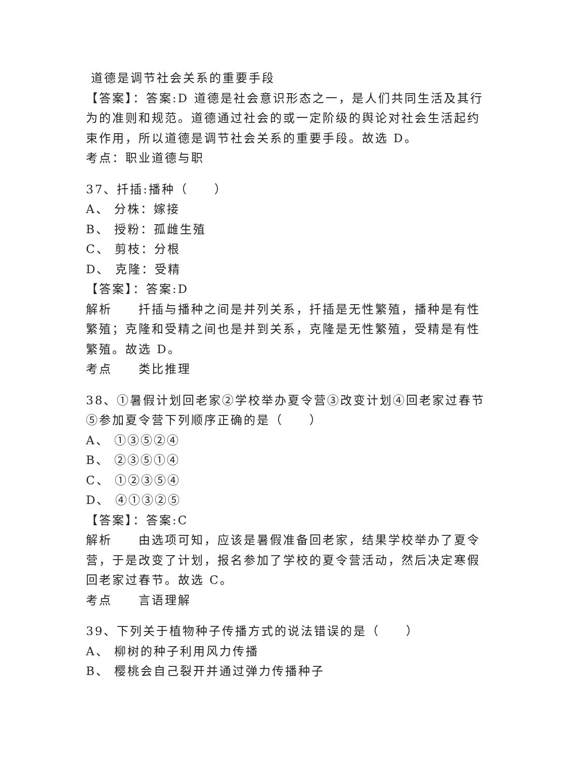道德是调节社会关系的重要手段
【答案】：答案:D 道德是社会意识形态之一，是人们共同生活及其行为的准则和规范。道德通过社会的或一定阶级的舆论对社会生活起约束作用，所以道德是调节社会关系的重要手段。故选 D。
考点：职业道德与职
37、扦插:播种（ ）
A、 分株：嫁接
B、 授粉：孤雌生殖
C、 剪枝：分根
D、 克隆：受精
【答案】：答案:D
解析 扦插与播种之间是并列关系，扦插是无性繁殖，播种是有性繁殖；克隆和受精之间也是并到关系，克隆是无性繁殖，受精是有性繁殖。故选 D。
考点 类比推理
38、①暑假计划回老家②学校举办夏令营③改变计划④回老家过春节⑤参加夏令营下列顺序正确的是（ ）
A、 ①③⑤②④
B、 ②③⑤①④
C、 ①②③⑤④
D、 ④①③②⑤
【答案】：答案:C
解析 由选项可知，应该是暑假准备回老家，结果学校举办了夏令营，于是改变了计划，报名参加了学校的夏令营活动，然后决定寒假回老家过春节。故选 C。
考点 言语理解
39、下列关于植物种子传播方式的说法错误的是（ ）
A、 柳树的种子利用风力传播
B、 樱桃会自己裂开并通过弹力传播种子